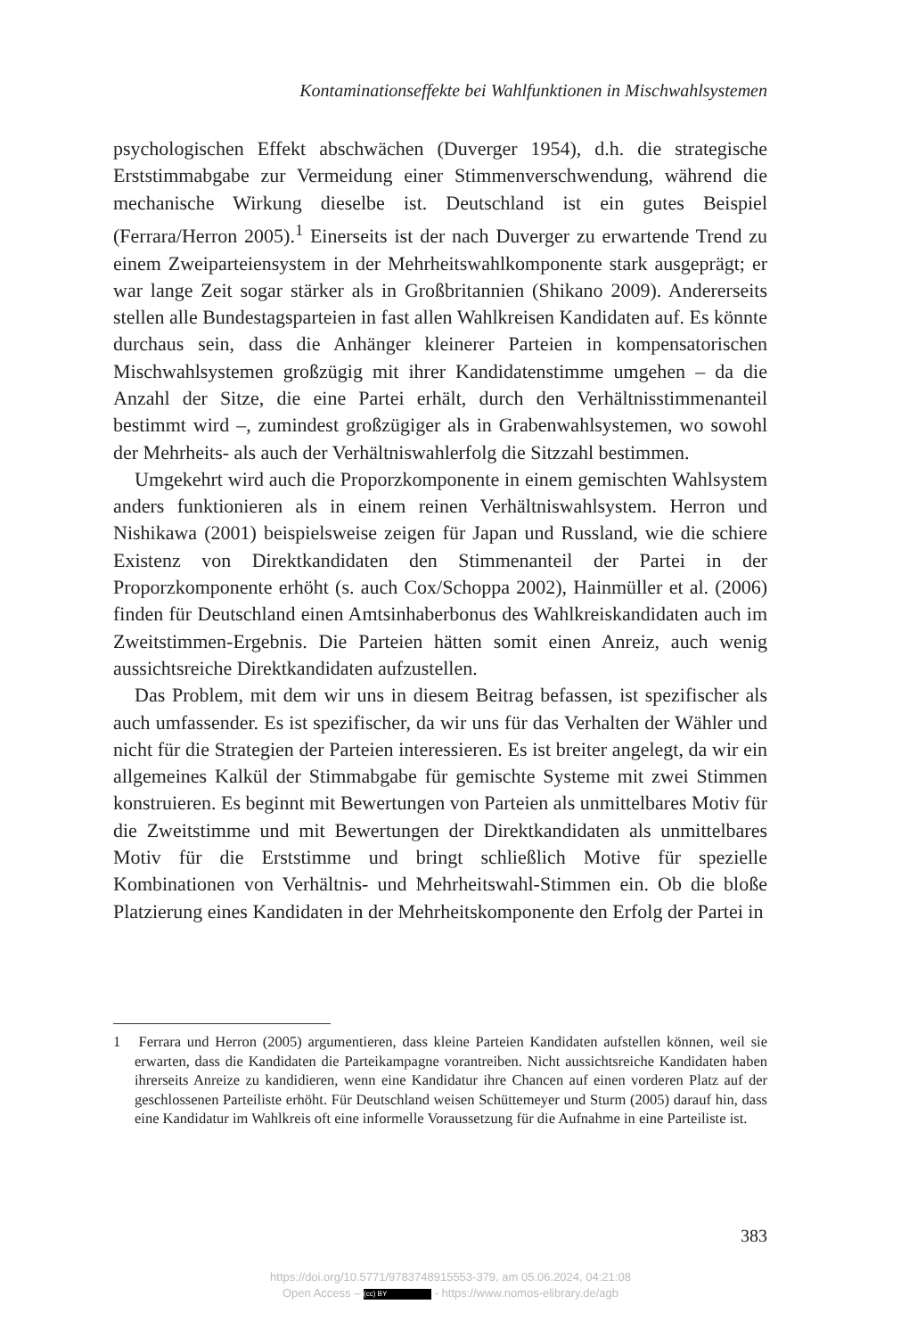Kontaminationseffekte bei Wahlfunktionen in Mischwahlsystemen
psychologischen Effekt abschwächen (Duverger 1954), d.h. die strategische Erststimmabgabe zur Vermeidung einer Stimmenverschwendung, während die mechanische Wirkung dieselbe ist. Deutschland ist ein gutes Beispiel (Ferrara/Herron 2005).<sup>1</sup> Einerseits ist der nach Duverger zu erwartende Trend zu einem Zweiparteiensystem in der Mehrheitswahlkomponente stark ausgeprägt; er war lange Zeit sogar stärker als in Großbritannien (Shikano 2009). Andererseits stellen alle Bundestagsparteien in fast allen Wahlkreisen Kandidaten auf. Es könnte durchaus sein, dass die Anhänger kleinerer Parteien in kompensatorischen Mischwahlsystemen großzügig mit ihrer Kandidatenstimme umgehen – da die Anzahl der Sitze, die eine Partei erhält, durch den Verhältnisstimmenanteil bestimmt wird –, zumindest großzügiger als in Grabenwahlsystemen, wo sowohl der Mehrheits- als auch der Verhältniswahlerfolg die Sitzzahl bestimmen.
Umgekehrt wird auch die Proporzkomponente in einem gemischten Wahlsystem anders funktionieren als in einem reinen Verhältniswahlsystem. Herron und Nishikawa (2001) beispielsweise zeigen für Japan und Russland, wie die schiere Existenz von Direktkandidaten den Stimmenanteil der Partei in der Proporzkomponente erhöht (s. auch Cox/Schoppa 2002), Hainmüller et al. (2006) finden für Deutschland einen Amtsinhaberbonus des Wahlkreiskandidaten auch im Zweitstimmen-Ergebnis. Die Parteien hätten somit einen Anreiz, auch wenig aussichtsreiche Direktkandidaten aufzustellen.
Das Problem, mit dem wir uns in diesem Beitrag befassen, ist spezifischer als auch umfassender. Es ist spezifischer, da wir uns für das Verhalten der Wähler und nicht für die Strategien der Parteien interessieren. Es ist breiter angelegt, da wir ein allgemeines Kalkül der Stimmabgabe für gemischte Systeme mit zwei Stimmen konstruieren. Es beginnt mit Bewertungen von Parteien als unmittelbares Motiv für die Zweitstimme und mit Bewertungen der Direktkandidaten als unmittelbares Motiv für die Erststimme und bringt schließlich Motive für spezielle Kombinationen von Verhältnis- und Mehrheitswahl-Stimmen ein. Ob die bloße Platzierung eines Kandidaten in der Mehrheitskomponente den Erfolg der Partei in
1 Ferrara und Herron (2005) argumentieren, dass kleine Parteien Kandidaten aufstellen können, weil sie erwarten, dass die Kandidaten die Parteikampagne vorantreiben. Nicht aussichtsreiche Kandidaten haben ihrerseits Anreize zu kandidieren, wenn eine Kandidatur ihre Chancen auf einen vorderen Platz auf der geschlossenen Parteiliste erhöht. Für Deutschland weisen Schüttemeyer und Sturm (2005) darauf hin, dass eine Kandidatur im Wahlkreis oft eine informelle Voraussetzung für die Aufnahme in eine Parteiliste ist.
383
https://doi.org/10.5771/9783748915553-379, am 05.06.2024, 04:21:08
Open Access – (cc) BY - https://www.nomos-elibrary.de/agb